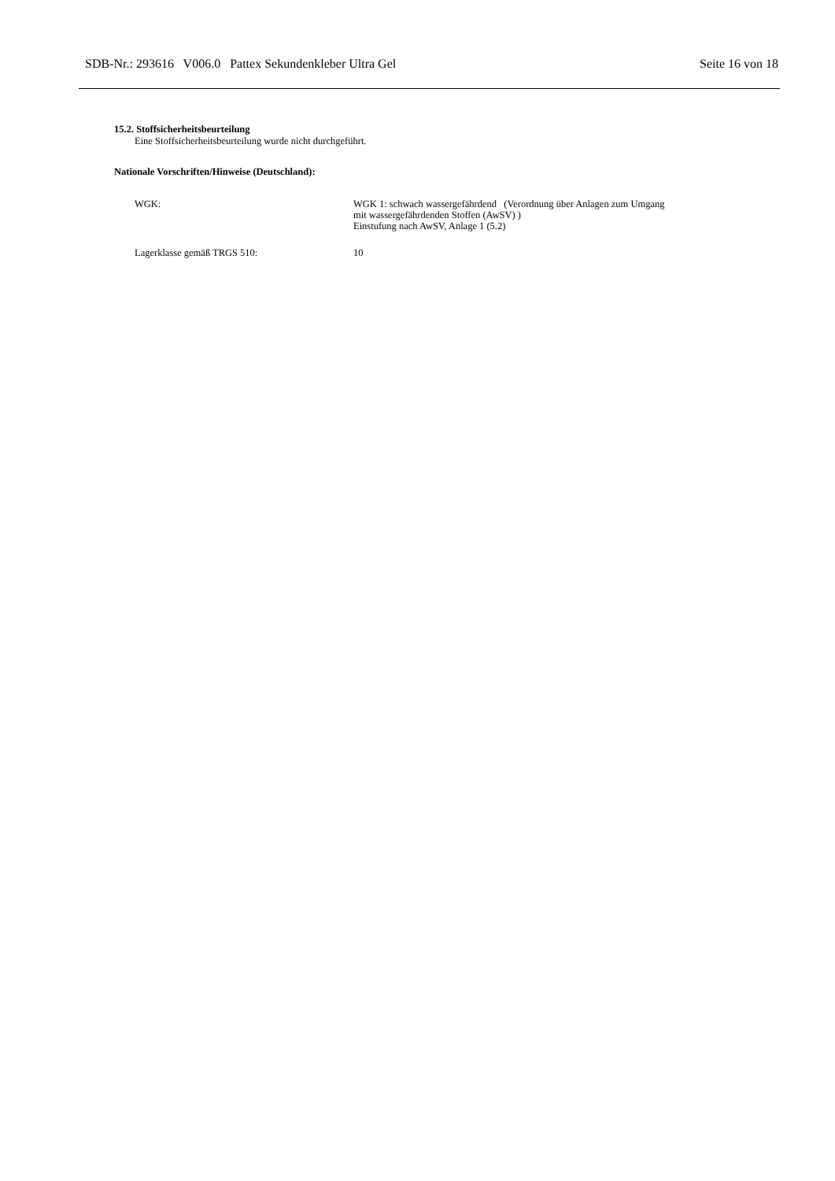SDB-Nr.: 293616 V006.0 Pattex Sekundenkleber Ultra Gel Seite 16 von 18
15.2. Stoffsicherheitsbeurteilung
Eine Stoffsicherheitsbeurteilung wurde nicht durchgeführt.
Nationale Vorschriften/Hinweise (Deutschland):
| WGK: | WGK 1: schwach wassergefährdend (Verordnung über Anlagen zum Umgang mit wassergefährdenden Stoffen (AwSV) ) Einstufung nach AwSV, Anlage 1 (5.2) |
| Lagerklasse gemäß TRGS 510: | 10 |